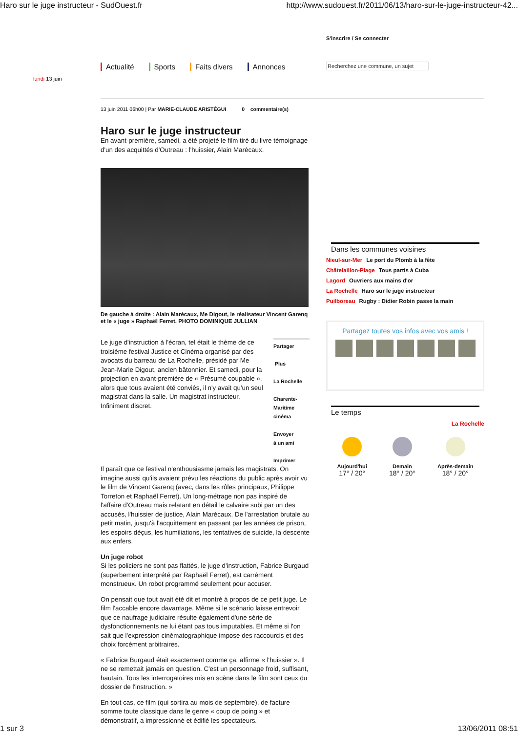Haro sur le juge instructeur - SudOuest.fr http://www.sudouest.fr/2011/06/13/haro-sur-le-juge-instructeur-42...
S'inscrire / Se connecter
Actualité Sports Faits divers Annonces
Recherchez une commune, un sujet
lundi 13 juin
13 juin 2011 06h00 | Par MARIE-CLAUDE ARISTÉGUI 0 commentaire(s)
Haro sur le juge instructeur
En avant-première, samedi, a été projeté le film tiré du livre témoignage d'un des acquittés d'Outreau : l'huissier, Alain Marécaux.
De gauche à droite : Alain Marécaux, Me Digout, le réalisateur Vincent Garenq et le « juge » Raphaël Ferret. PHOTO DOMINIQUE JULLIAN
Le juge d'instruction à l'écran, tel était le thème de ce troisième festival Justice et Cinéma organisé par des avocats du barreau de La Rochelle, présidé par Me Jean-Marie Digout, ancien bâtonnier. Et samedi, pour la projection en avant-première de « Présumé coupable », alors que tous avaient été conviés, il n'y avait qu'un seul magistrat dans la salle. Un magistrat instructeur. Infiniment discret.
Partager
Plus
La Rochelle
Charente-
Maritime
cinéma
Envoyer
à un ami
Imprimer
Il paraît que ce festival n'enthousiasme jamais les magistrats. On imagine aussi qu'ils avaient prévu les réactions du public après avoir vu le film de Vincent Garenq (avec, dans les rôles principaux, Philippe Torreton et Raphaël Ferret). Un long-métrage non pas inspiré de l'affaire d'Outreau mais relatant en détail le calvaire subi par un des accusés, l'huissier de justice, Alain Marécaux. De l'arrestation brutale au petit matin, jusqu'à l'acquittement en passant par les années de prison, les espoirs déçus, les humiliations, les tentatives de suicide, la descente aux enfers.
Un juge robot
Si les policiers ne sont pas flattés, le juge d'instruction, Fabrice Burgaud (superbement interprété par Raphaël Ferret), est carrément monstrueux. Un robot programmé seulement pour accuser.
On pensait que tout avait été dit et montré à propos de ce petit juge. Le film l'accable encore davantage. Même si le scénario laisse entrevoir que ce naufrage judiciaire résulte également d'une série de dysfonctionnements ne lui étant pas tous imputables. Et même si l'on sait que l'expression cinématographique impose des raccourcis et des choix forcément arbitraires.
« Fabrice Burgaud était exactement comme ça, affirme « l'huissier ». Il ne se remettait jamais en question. C'est un personnage froid, suffisant, hautain. Tous les interrogatoires mis en scène dans le film sont ceux du dossier de l'instruction. »
En tout cas, ce film (qui sortira au mois de septembre), de facture somme toute classique dans le genre « coup de poing » et démonstratif, a impressionné et édifié les spectateurs.
Dans les communes voisines
Nieul-sur-Mer Le port du Plomb à la fête
Châtelaillon-Plage Tous partis à Cuba
Lagord Ouvriers aux mains d'or
La Rochelle Haro sur le juge instructeur
Puilboreau Rugby : Didier Robin passe la main
Partagez toutes vos infos avec vos amis !
Le temps
La Rochelle
Aujourd'hui
17° / 20°
Demain
18° / 20°
Après-demain
18° / 20°
1 sur 3 13/06/2011 08:51